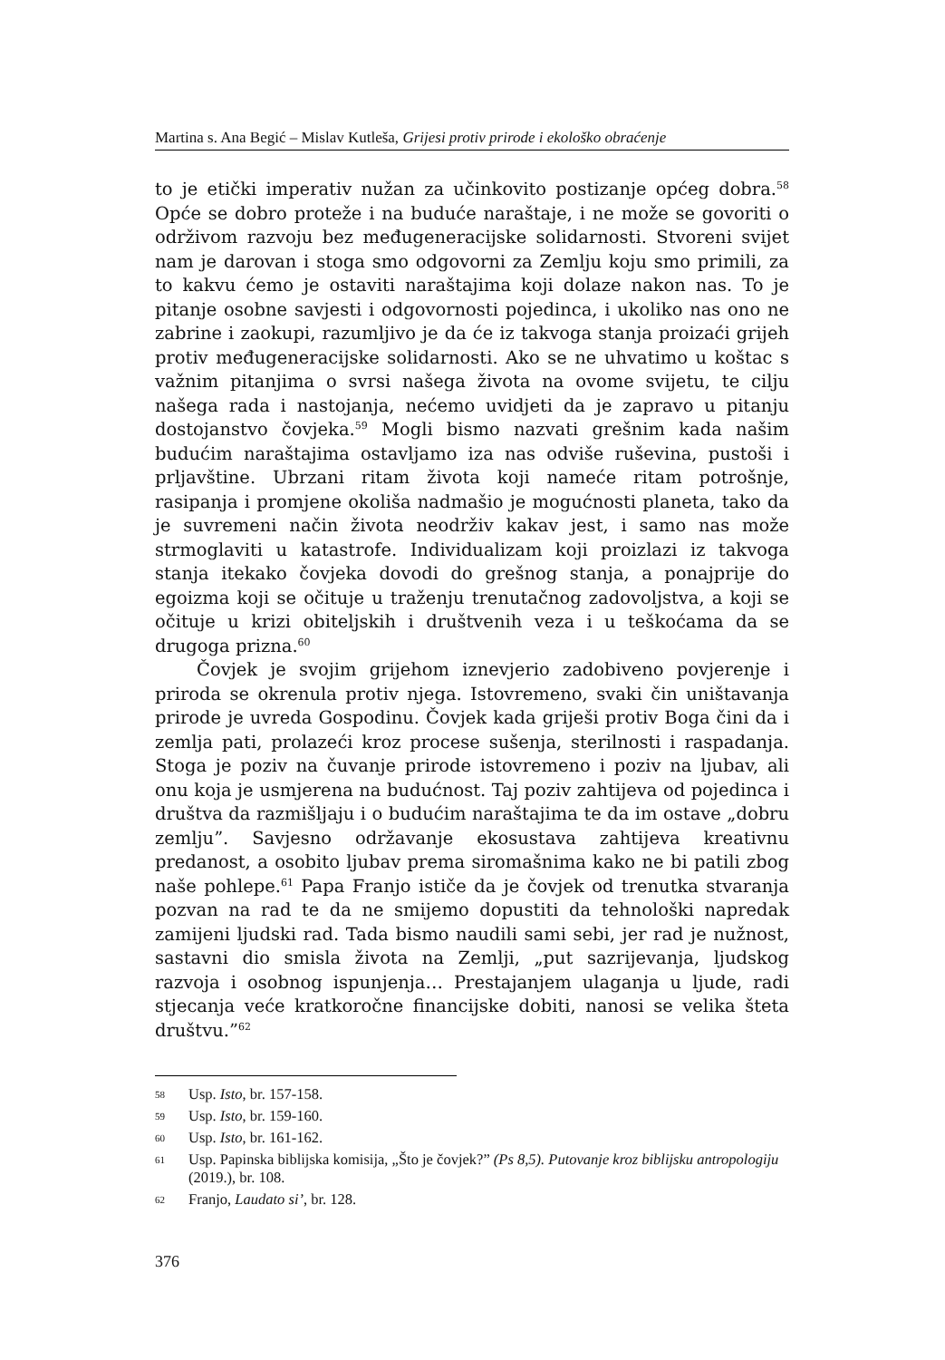Martina s. Ana Begić – Mislav Kutleša, Grijesi protiv prirode i ekološko obraćenje
to je etički imperativ nužan za učinkovito postizanje općeg dobra.<sup>58</sup> Opće se dobro proteže i na buduće naraštaje, i ne može se govoriti o održivom razvoju bez međugeneracijske solidarnosti. Stvoreni svijet nam je darovan i stoga smo odgovorni za Zemlju koju smo primili, za to kakvu ćemo je ostaviti naraštajima koji dolaze nakon nas. To je pitanje osobne savjesti i odgovornosti pojedinca, i ukoliko nas ono ne zabrine i zaokupi, razumljivo je da će iz takvoga stanja proizaći grijeh protiv međugeneracijske solidarnosti. Ako se ne uhvatimo u koštac s važnim pitanjima o svrsi našega života na ovome svijetu, te cilju našega rada i nastojanja, nećemo uvidjeti da je zapravo u pitanju dostojanstvo čovjeka.<sup>59</sup> Mogli bismo nazvati grešnim kada našim budućim naraštajima ostavljamo iza nas odviše ruševina, pustoši i prljavštine. Ubrzani ritam života koji nameće ritam potrošnje, rasipanja i promjene okoliša nadmašio je mogućnosti planeta, tako da je suvremeni način života neodrživ kakav jest, i samo nas može strmoglaviti u katastrofe. Individualizam koji proizlazi iz takvoga stanja itekako čovjeka dovodi do grešnog stanja, a ponajprije do egoizma koji se očituje u traženju trenutačnog zadovoljstva, a koji se očituje u krizi obiteljskih i društvenih veza i u teškoćama da se drugoga prizna.<sup>60</sup>
Čovjek je svojim grijehom iznevjerio zadobiveno povjerenje i priroda se okrenula protiv njega. Istovremeno, svaki čin uništavanja prirode je uvreda Gospodinu. Čovjek kada griješi protiv Boga čini da i zemlja pati, prolazeći kroz procese sušenja, sterilnosti i raspadanja. Stoga je poziv na čuvanje prirode istovremeno i poziv na ljubav, ali onu koja je usmjerena na budućnost. Taj poziv zahtijeva od pojedinca i društva da razmišljaju i o budućim naraštajima te da im ostave „dobru zemlju”. Savjesno održavanje ekosustava zahtijeva kreativnu predanost, a osobito ljubav prema siromašnima kako ne bi patili zbog naše pohlepe.<sup>61</sup> Papa Franjo ističe da je čovjek od trenutka stvaranja pozvan na rad te da ne smijemo dopustiti da tehnološki napredak zamijeni ljudski rad. Tada bismo naudili sami sebi, jer rad je nužnost, sastavni dio smisla života na Zemlji, „put sazrijevanja, ljudskog razvoja i osobnog ispunjenja… Prestajanjem ulaganja u ljude, radi stjecanja veće kratkoročne financijske dobiti, nanosi se velika šteta društvu.”<sup>62</sup>
58 Usp. Isto, br. 157-158.
59 Usp. Isto, br. 159-160.
60 Usp. Isto, br. 161-162.
61 Usp. Papinska biblijska komisija, „Što je čovjek?” (Ps 8,5). Putovanje kroz biblijsku antropologiju (2019.), br. 108.
62 Franjo, Laudato si’, br. 128.
376